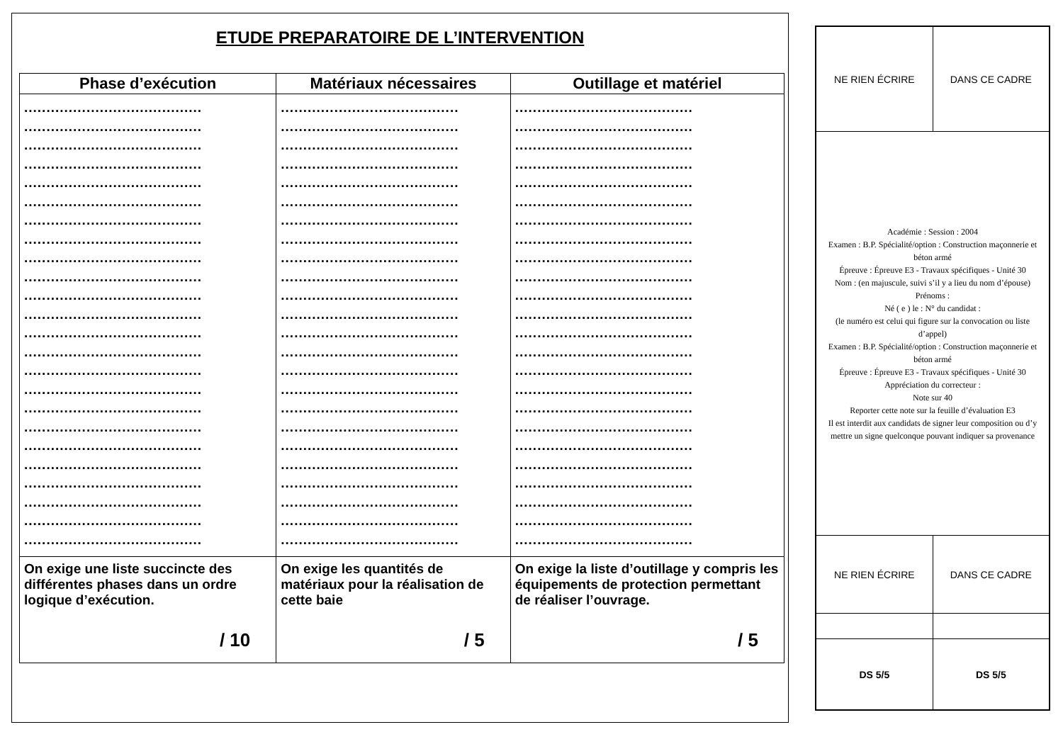ETUDE PREPARATOIRE DE L’INTERVENTION
| Phase d’exécution | Matériaux nécessaires | Outillage et matériel |
| --- | --- | --- |
| ........................................ ........................................ ........................................ ........................................ ........................................ ........................................ ........................................ ........................................ ........................................ ........................................ ........................................ ........................................ ........................................ ........................................ ........................................ ........................................ ........................................ ........................................ ........................................ ........................................ ........................................ ........................................ ........................................ ........................................ | ........................................ ........................................ ........................................ ........................................ ........................................ ........................................ ........................................ ........................................ ........................................ ........................................ ........................................ ........................................ ........................................ ........................................ ........................................ ........................................ ........................................ ........................................ ........................................ ........................................ ........................................ ........................................ ........................................ ........................................ | ........................................ ........................................ ........................................ ........................................ ........................................ ........................................ ........................................ ........................................ ........................................ ........................................ ........................................ ........................................ ........................................ ........................................ ........................................ ........................................ ........................................ ........................................ ........................................ ........................................ ........................................ ........................................ ........................................ ........................................ |
| On exige une liste succincte des différentes phases dans un ordre logique d’exécution. / 10 | On exige les quantités de matériaux pour la réalisation de cette baie / 5 | On exige la liste d’outillage y compris les équipements de protection permettant de réaliser l’ouvrage. / 5 |
| NE RIEN ÉCRIRE | DANS CE CADRE |
| Académie : Session : 2004 Examen : B.P. Spécialité/option : Construction maçonnerie et béton armé Épreuve : Épreuve E3 - Travaux spécifiques - Unité 30 Nom : (en majuscule, suivi s’il y a lieu du nom d’épouse) Prénoms : Né ( e ) le : N° du candidat : (le numéro est celui qui figure sur la convocation ou liste d’appel) Examen : B.P. Spécialité/option : Construction maçonnerie et béton armé Épreuve : Épreuve E3 - Travaux spécifiques - Unité 30 Appréciation du correcteur : Note sur 40 Reporter cette note sur la feuille d’évaluation E3 Il est interdit aux candidats de signer leur composition ou d’y mettre un signe quelconque pouvant indiquer sa provenance | |
| NE RIEN ÉCRIRE | DANS CE CADRE |
| DS 5/5 | DS 5/5 |